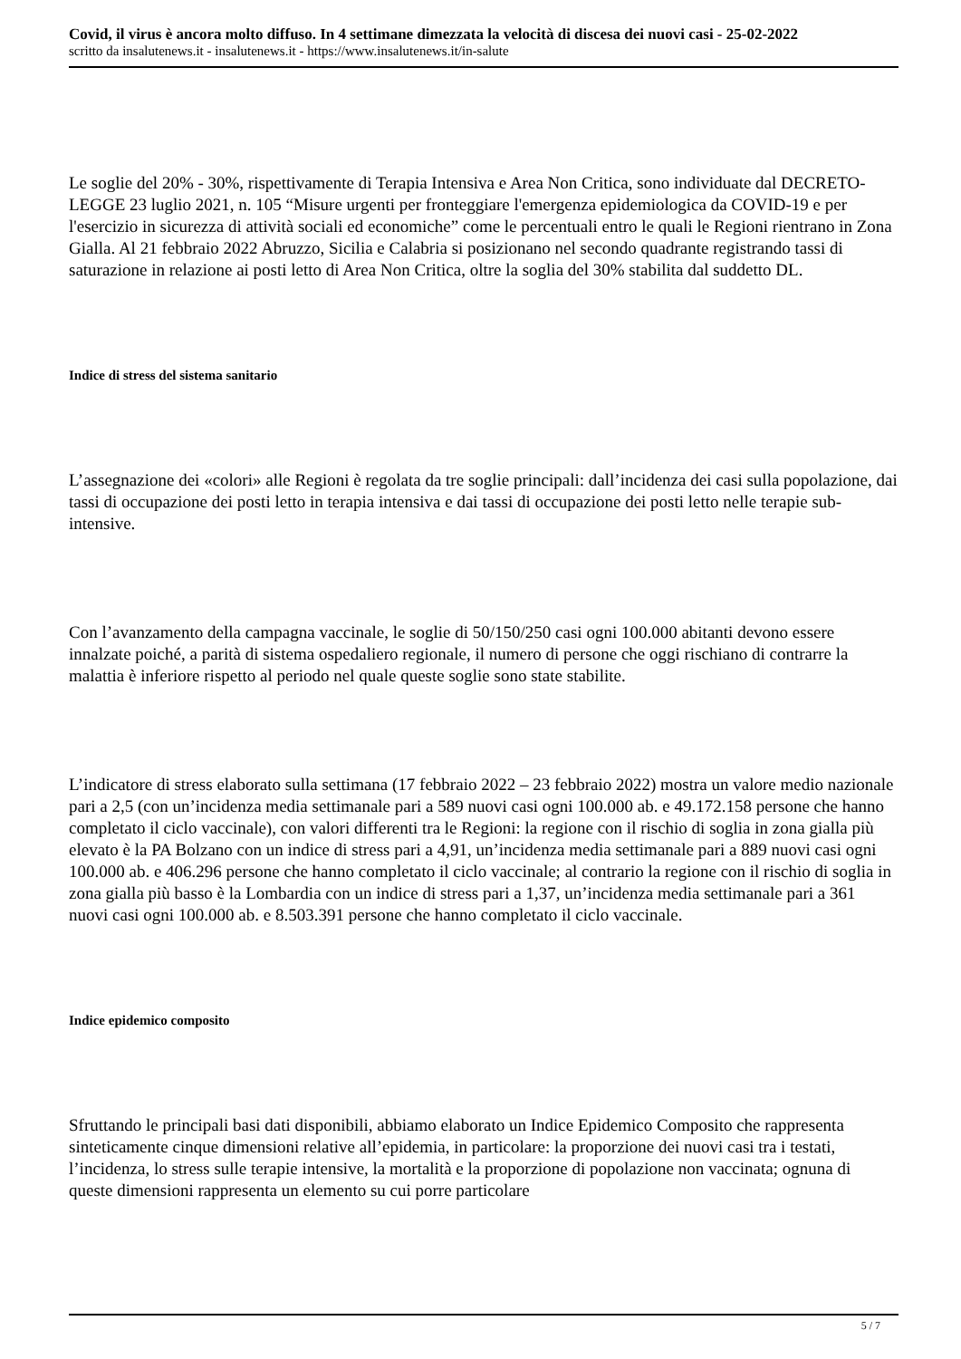Covid, il virus è ancora molto diffuso. In 4 settimane dimezzata la velocità di discesa dei nuovi casi - 25-02-2022
scritto da insalutenews.it - insalutenews.it - https://www.insalutenews.it/in-salute
Le soglie del 20% - 30%, rispettivamente di Terapia Intensiva e Area Non Critica, sono individuate dal DECRETO-LEGGE 23 luglio 2021, n. 105 “Misure urgenti per fronteggiare l'emergenza epidemiologica da COVID-19 e per l'esercizio in sicurezza di attività sociali ed economiche” come le percentuali entro le quali le Regioni rientrano in Zona Gialla. Al 21 febbraio 2022 Abruzzo, Sicilia e Calabria si posizionano nel secondo quadrante registrando tassi di saturazione in relazione ai posti letto di Area Non Critica, oltre la soglia del 30% stabilita dal suddetto DL.
Indice di stress del sistema sanitario
L’assegnazione dei «colori» alle Regioni è regolata da tre soglie principali: dall’incidenza dei casi sulla popolazione, dai tassi di occupazione dei posti letto in terapia intensiva e dai tassi di occupazione dei posti letto nelle terapie sub-intensive.
Con l’avanzamento della campagna vaccinale, le soglie di 50/150/250 casi ogni 100.000 abitanti devono essere innalzate poiché, a parità di sistema ospedaliero regionale, il numero di persone che oggi rischiano di contrarre la malattia è inferiore rispetto al periodo nel quale queste soglie sono state stabilite.
L’indicatore di stress elaborato sulla settimana (17 febbraio 2022 – 23 febbraio 2022) mostra un valore medio nazionale pari a 2,5 (con un’incidenza media settimanale pari a 589 nuovi casi ogni 100.000 ab. e 49.172.158 persone che hanno completato il ciclo vaccinale), con valori differenti tra le Regioni: la regione con il rischio di soglia in zona gialla più elevato è la PA Bolzano con un indice di stress pari a 4,91, un’incidenza media settimanale pari a 889 nuovi casi ogni 100.000 ab. e 406.296 persone che hanno completato il ciclo vaccinale; al contrario la regione con il rischio di soglia in zona gialla più basso è la Lombardia con un indice di stress pari a 1,37, un’incidenza media settimanale pari a 361 nuovi casi ogni 100.000 ab. e 8.503.391 persone che hanno completato il ciclo vaccinale.
Indice epidemico composito
Sfruttando le principali basi dati disponibili, abbiamo elaborato un Indice Epidemico Composito che rappresenta sinteticamente cinque dimensioni relative all’epidemia, in particolare: la proporzione dei nuovi casi tra i testati, l’incidenza, lo stress sulle terapie intensive, la mortalità e la proporzione di popolazione non vaccinata; ognuna di queste dimensioni rappresenta un elemento su cui porre particolare
5 / 7